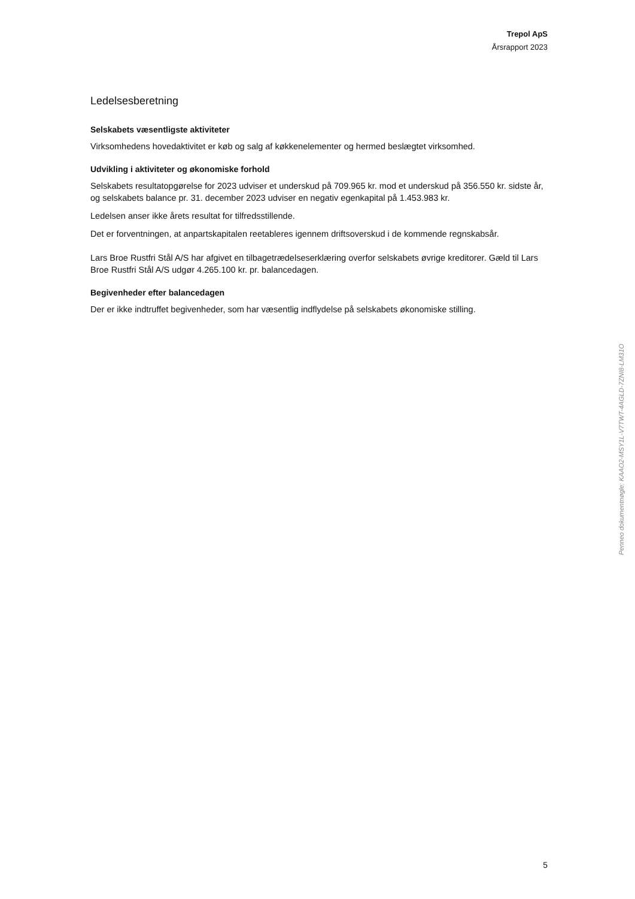Trepol ApS
Årsrapport 2023
Ledelsesberetning
Selskabets væsentligste aktiviteter
Virksomhedens hovedaktivitet er køb og salg af køkkenelementer og hermed beslægtet virksomhed.
Udvikling i aktiviteter og økonomiske forhold
Selskabets resultatopgørelse for 2023 udviser et underskud på 709.965 kr. mod et underskud på 356.550 kr. sidste år, og selskabets balance pr. 31. december 2023 udviser en negativ egenkapital på 1.453.983 kr.
Ledelsen anser ikke årets resultat for tilfredsstillende.
Det er forventningen, at anpartskapitalen reetableres igennem driftsoverskud i de kommende regnskabsår.
Lars Broe Rustfri Stål A/S har afgivet en tilbagetrædelseserklæring overfor selskabets øvrige kreditorer. Gæld til Lars Broe Rustfri Stål A/S udgør 4.265.100 kr. pr. balancedagen.
Begivenheder efter balancedagen
Der er ikke indtruffet begivenheder, som har væsentlig indflydelse på selskabets økonomiske stilling.
Penneo dokumentnøgle: KAAO2-MSY1L-V7TWT-4AGLD-7ZNI8-LM31O
5